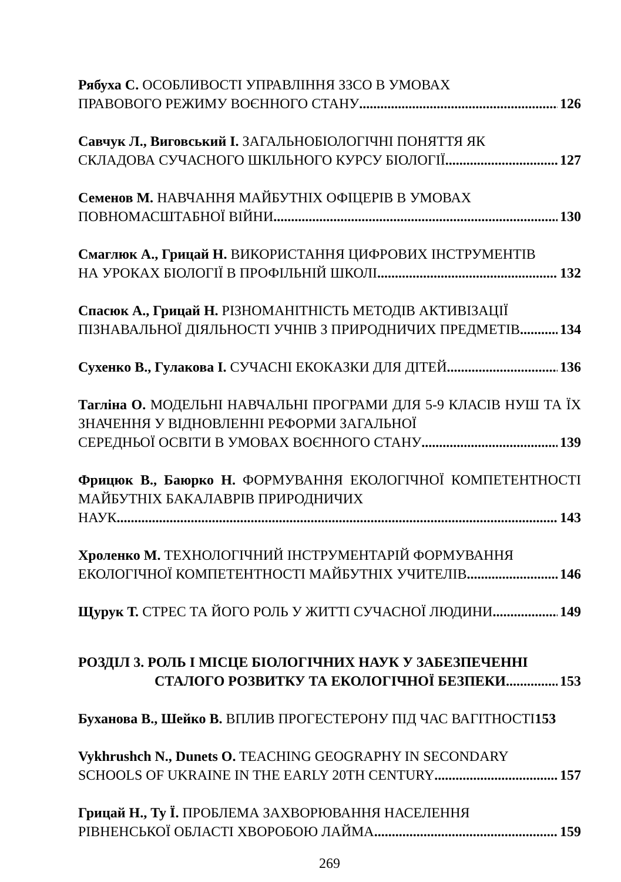Рябуха С. ОСОБЛИВОСТІ УПРАВЛІННЯ ЗЗСО В УМОВАХ
ПРАВОВОГО РЕЖИМУ ВОЄННОГО СТАНУ 126
Савчук Л., Виговський І. ЗАГАЛЬНОБІОЛОГІЧНІ ПОНЯТТЯ ЯК
СКЛАДОВА СУЧАСНОГО ШКІЛЬНОГО КУРСУ БІОЛОГІЇ 127
Семенов М. НАВЧАННЯ МАЙБУТНІХ ОФІЦЕРІВ В УМОВАХ
ПОВНОМАСШТАБНОЇ ВІЙНИ 130
Смаглюк А., Грицай Н. ВИКОРИСТАННЯ ЦИФРОВИХ ІНСТРУМЕНТІВ
НА УРОКАХ БІОЛОГІЇ В ПРОФІЛЬНІЙ ШКОЛІ 132
Спасюк А., Грицай Н. РІЗНОМАНІТНІСТЬ МЕТОДІВ АКТИВІЗАЦІЇ
ПІЗНАВАЛЬНОЇ ДІЯЛЬНОСТІ УЧНІВ З ПРИРОДНИЧИХ ПРЕДМЕТІВ 134
Сухенко В., Гулакова І. СУЧАСНІ ЕКОКАЗКИ ДЛЯ ДІТЕЙ 136
Тагліна О. МОДЕЛЬНІ НАВЧАЛЬНІ ПРОГРАМИ ДЛЯ 5-9 КЛАСІВ НУШ ТА ЇХ ЗНАЧЕННЯ У ВІДНОВЛЕННІ РЕФОРМИ ЗАГАЛЬНОЇ
СЕРЕДНЬОЇ ОСВІТИ В УМОВАХ ВОЄННОГО СТАНУ 139
Фрицюк В., Баюрко Н. ФОРМУВАННЯ ЕКОЛОГІЧНОЇ КОМПЕТЕНТНОСТІ МАЙБУТНІХ БАКАЛАВРІВ ПРИРОДНИЧИХ
НАУК 143
Хроленко М. ТЕХНОЛОГІЧНИЙ ІНСТРУМЕНТАРІЙ ФОРМУВАННЯ
ЕКОЛОГІЧНОЇ КОМПЕТЕНТНОСТІ МАЙБУТНІХ УЧИТЕЛІВ 146
Щурук Т. СТРЕС ТА ЙОГО РОЛЬ У ЖИТТІ СУЧАСНОЇ ЛЮДИНИ 149
РОЗДІЛ 3. РОЛЬ І МІСЦЕ БІОЛОГІЧНИХ НАУК У ЗАБЕЗПЕЧЕННІ
СТАЛОГО РОЗВИТКУ ТА ЕКОЛОГІЧНОЇ БЕЗПЕКИ 153
Буханова В., Шейко В. ВПЛИВ ПРОГЕСТЕРОНУ ПІД ЧАС ВАГІТНОСТІ153
Vykhrushch N., Dunets O. TEACHING GEOGRAPHY IN SECONDARY
SCHOOLS OF UKRAINE IN THE EARLY 20TH CENTURY 157
Грицай Н., Ту Ї. ПРОБЛЕМА ЗАХВОРЮВАННЯ НАСЕЛЕННЯ
РІВНЕНСЬКОЇ ОБЛАСТІ ХВОРОБОЮ ЛАЙМА 159
269